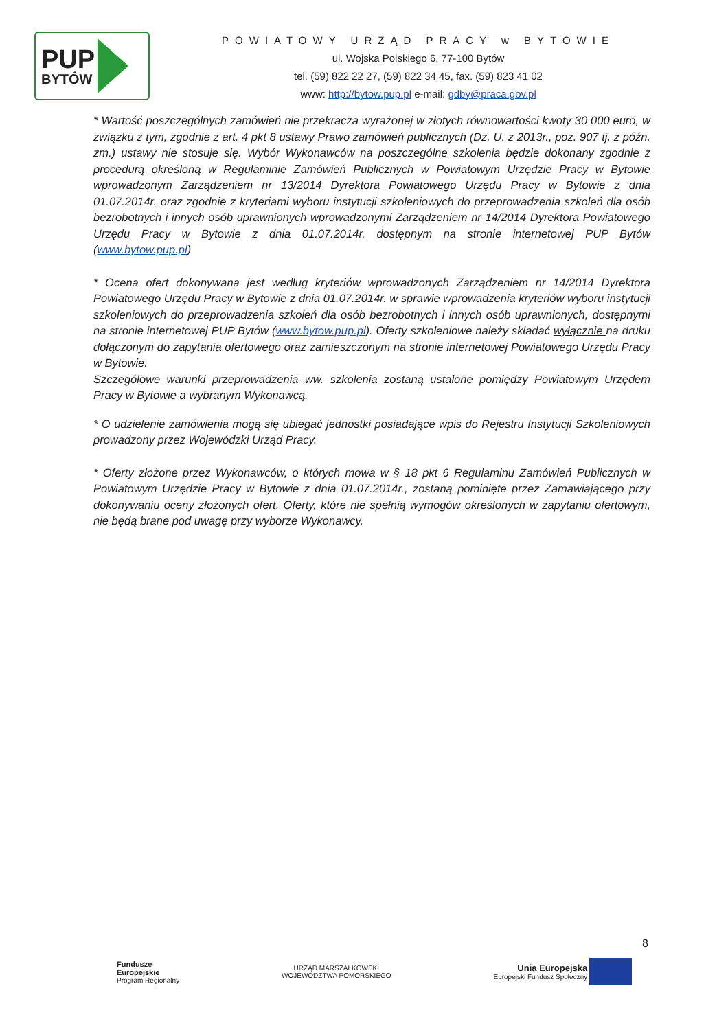PUP
BYTÓW
POWIATOWY URZĄD PRACY w BYTOWIE
ul. Wojska Polskiego 6, 77-100 Bytów
tel. (59) 822 22 27, (59) 822 34 45, fax. (59) 823 41 02
www: http://bytow.pup.pl e-mail: gdby@praca.gov.pl
* Wartość poszczególnych zamówień nie przekracza wyrażonej w złotych równowartości kwoty 30 000 euro, w związku z tym, zgodnie z art. 4 pkt 8 ustawy Prawo zamówień publicznych (Dz. U. z 2013r., poz. 907 tj, z późn. zm.) ustawy nie stosuje się. Wybór Wykonawców na poszczególne szkolenia będzie dokonany zgodnie z procedurą określoną w Regulaminie Zamówień Publicznych w Powiatowym Urzędzie Pracy w Bytowie wprowadzonym Zarządzeniem nr 13/2014 Dyrektora Powiatowego Urzędu Pracy w Bytowie z dnia 01.07.2014r. oraz zgodnie z kryteriami wyboru instytucji szkoleniowych do przeprowadzenia szkoleń dla osób bezrobotnych i innych osób uprawnionych wprowadzonymi Zarządzeniem nr 14/2014 Dyrektora Powiatowego Urzędu Pracy w Bytowie z dnia 01.07.2014r. dostępnym na stronie internetowej PUP Bytów (www.bytow.pup.pl)
* Ocena ofert dokonywana jest według kryteriów wprowadzonych Zarządzeniem nr 14/2014 Dyrektora Powiatowego Urzędu Pracy w Bytowie z dnia 01.07.2014r. w sprawie wprowadzenia kryteriów wyboru instytucji szkoleniowych do przeprowadzenia szkoleń dla osób bezrobotnych i innych osób uprawnionych, dostępnymi na stronie internetowej PUP Bytów (www.bytow.pup.pl). Oferty szkoleniowe należy składać wyłącznie na druku dołączonym do zapytania ofertowego oraz zamieszczonym na stronie internetowej Powiatowego Urzędu Pracy w Bytowie.
Szczegółowe warunki przeprowadzenia ww. szkolenia zostaną ustalone pomiędzy Powiatowym Urzędem Pracy w Bytowie a wybranym Wykonawcą.
* O udzielenie zamówienia mogą się ubiegać jednostki posiadające wpis do Rejestru Instytucji Szkoleniowych prowadzony przez Wojewódzki Urząd Pracy.
* Oferty złożone przez Wykonawców, o których mowa w § 18 pkt 6 Regulaminu Zamówień Publicznych w Powiatowym Urzędzie Pracy w Bytowie z dnia 01.07.2014r., zostaną pominięte przez Zamawiającego przy dokonywaniu oceny złożonych ofert. Oferty, które nie spełnią wymogów określonych w zapytaniu ofertowym, nie będą brane pod uwagę przy wyborze Wykonawcy.
8
Fundusze
Europejskie
Program Regionalny
URZĄD MARSZAŁKOWSKI
WOJEWÓDZTWA POMORSKIEGO
Unia Europejska
Europejski Fundusz Społeczny